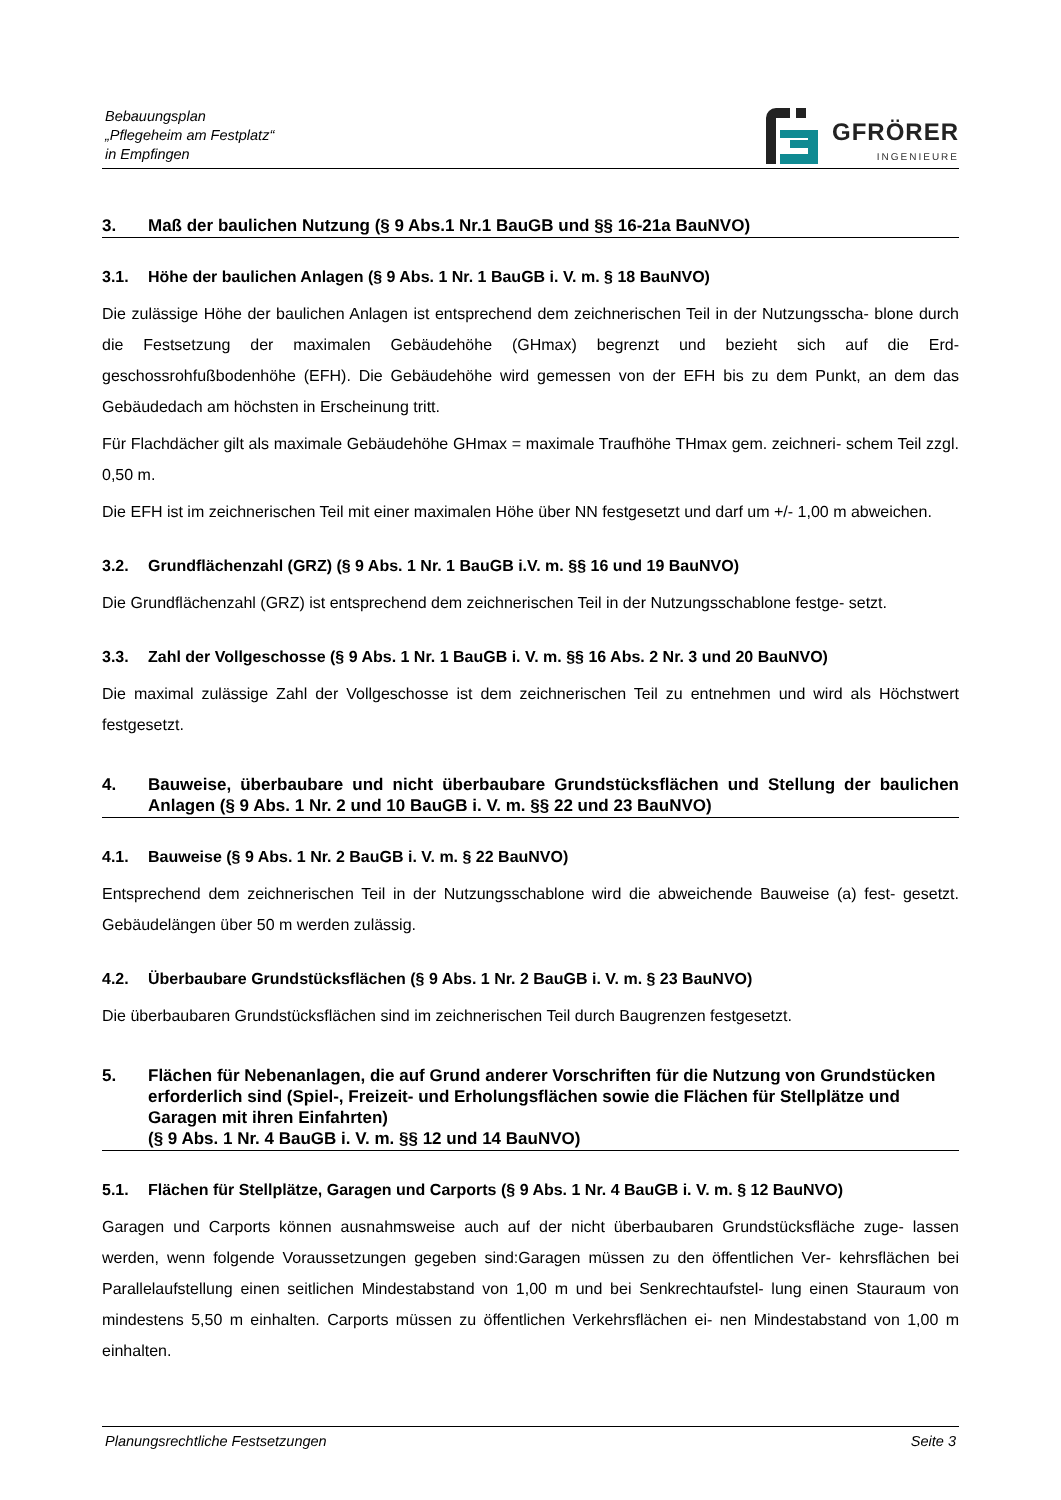Bebauungsplan
„Pflegeheim am Festplatz“
in Empfingen
GFRÖRER
INGENIEURE
3. Maß der baulichen Nutzung (§ 9 Abs.1 Nr.1 BauGB und §§ 16-21a BauNVO)
3.1. Höhe der baulichen Anlagen (§ 9 Abs. 1 Nr. 1 BauGB i. V. m. § 18 BauNVO)
Die zulässige Höhe der baulichen Anlagen ist entsprechend dem zeichnerischen Teil in der Nutzungsscha- blone durch die Festsetzung der maximalen Gebäudehöhe (GHmax) begrenzt und bezieht sich auf die Erd- geschossrohfußbodenhöhe (EFH). Die Gebäudehöhe wird gemessen von der EFH bis zu dem Punkt, an dem das Gebäudedach am höchsten in Erscheinung tritt.
Für Flachdächer gilt als maximale Gebäudehöhe GHmax = maximale Traufhöhe THmax gem. zeichneri- schem Teil zzgl. 0,50 m.
Die EFH ist im zeichnerischen Teil mit einer maximalen Höhe über NN festgesetzt und darf um +/- 1,00 m abweichen.
3.2. Grundflächenzahl (GRZ) (§ 9 Abs. 1 Nr. 1 BauGB i.V. m. §§ 16 und 19 BauNVO)
Die Grundflächenzahl (GRZ) ist entsprechend dem zeichnerischen Teil in der Nutzungsschablone festge- setzt.
3.3. Zahl der Vollgeschosse (§ 9 Abs. 1 Nr. 1 BauGB i. V. m. §§ 16 Abs. 2 Nr. 3 und 20 BauNVO)
Die maximal zulässige Zahl der Vollgeschosse ist dem zeichnerischen Teil zu entnehmen und wird als Höchstwert festgesetzt.
4. Bauweise, überbaubare und nicht überbaubare Grundstücksflächen und Stellung der baulichen Anlagen (§ 9 Abs. 1 Nr. 2 und 10 BauGB i. V. m. §§ 22 und 23 BauNVO)
4.1. Bauweise (§ 9 Abs. 1 Nr. 2 BauGB i. V. m. § 22 BauNVO)
Entsprechend dem zeichnerischen Teil in der Nutzungsschablone wird die abweichende Bauweise (a) fest- gesetzt. Gebäudelängen über 50 m werden zulässig.
4.2. Überbaubare Grundstücksflächen (§ 9 Abs. 1 Nr. 2 BauGB i. V. m. § 23 BauNVO)
Die überbaubaren Grundstücksflächen sind im zeichnerischen Teil durch Baugrenzen festgesetzt.
5. Flächen für Nebenanlagen, die auf Grund anderer Vorschriften für die Nutzung von Grundstücken erforderlich sind (Spiel-, Freizeit- und Erholungsflächen sowie die Flächen für Stellplätze und Garagen mit ihren Einfahrten)
(§ 9 Abs. 1 Nr. 4 BauGB i. V. m. §§ 12 und 14 BauNVO)
5.1. Flächen für Stellplätze, Garagen und Carports (§ 9 Abs. 1 Nr. 4 BauGB i. V. m. § 12 BauNVO)
Garagen und Carports können ausnahmsweise auch auf der nicht überbaubaren Grundstücksfläche zuge- lassen werden, wenn folgende Voraussetzungen gegeben sind:Garagen müssen zu den öffentlichen Ver- kehrsflächen bei Parallelaufstellung einen seitlichen Mindestabstand von 1,00 m und bei Senkrechtaufstel- lung einen Stauraum von mindestens 5,50 m einhalten. Carports müssen zu öffentlichen Verkehrsflächen ei- nen Mindestabstand von 1,00 m einhalten.
Planungsrechtliche Festsetzungen Seite 3